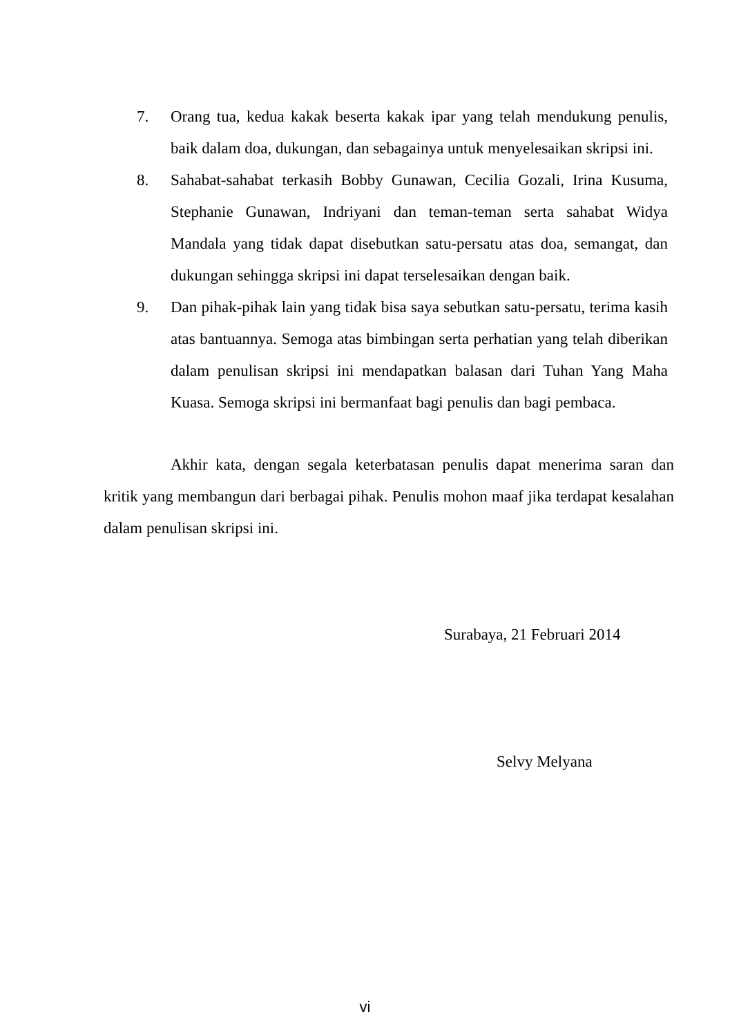7. Orang tua, kedua kakak beserta kakak ipar yang telah mendukung penulis, baik dalam doa, dukungan, dan sebagainya untuk menyelesaikan skripsi ini.
8. Sahabat-sahabat terkasih Bobby Gunawan, Cecilia Gozali, Irina Kusuma, Stephanie Gunawan, Indriyani dan teman-teman serta sahabat Widya Mandala yang tidak dapat disebutkan satu-persatu atas doa, semangat, dan dukungan sehingga skripsi ini dapat terselesaikan dengan baik.
9. Dan pihak-pihak lain yang tidak bisa saya sebutkan satu-persatu, terima kasih atas bantuannya. Semoga atas bimbingan serta perhatian yang telah diberikan dalam penulisan skripsi ini mendapatkan balasan dari Tuhan Yang Maha Kuasa. Semoga skripsi ini bermanfaat bagi penulis dan bagi pembaca.
Akhir kata, dengan segala keterbatasan penulis dapat menerima saran dan kritik yang membangun dari berbagai pihak. Penulis mohon maaf jika terdapat kesalahan dalam penulisan skripsi ini.
Surabaya, 21 Februari 2014
Selvy Melyana
vi